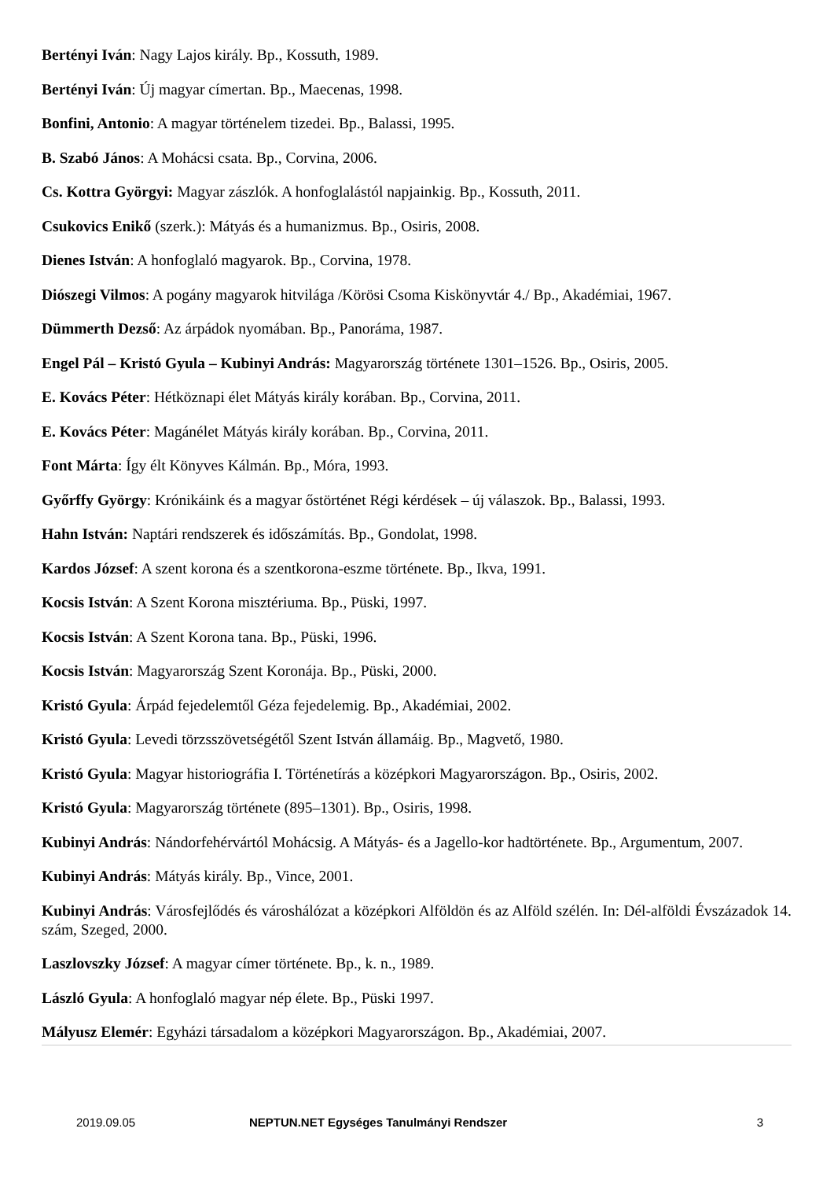Bertényi Iván: Nagy Lajos király. Bp., Kossuth, 1989.
Bertényi Iván: Új magyar címertan. Bp., Maecenas, 1998.
Bonfini, Antonio: A magyar történelem tizedei. Bp., Balassi, 1995.
B. Szabó János: A Mohácsi csata. Bp., Corvina, 2006.
Cs. Kottra Györgyi: Magyar zászlók. A honfoglalástól napjainkig. Bp., Kossuth, 2011.
Csukovics Enikő (szerk.): Mátyás és a humanizmus. Bp., Osiris, 2008.
Dienes István: A honfoglaló magyarok. Bp., Corvina, 1978.
Diószegi Vilmos: A pogány magyarok hitvilága /Körösi Csoma Kiskönyvtár 4./ Bp., Akadémiai, 1967.
Dümmerth Dezső: Az árpádok nyomában. Bp., Panoráma, 1987.
Engel Pál – Kristó Gyula – Kubinyi András: Magyarország története 1301–1526. Bp., Osiris, 2005.
E. Kovács Péter: Hétköznapi élet Mátyás király korában. Bp., Corvina, 2011.
E. Kovács Péter: Magánélet Mátyás király korában. Bp., Corvina, 2011.
Font Márta: Így élt Könyves Kálmán. Bp., Móra, 1993.
Győrffy György: Krónikáink és a magyar őstörténet Régi kérdések – új válaszok. Bp., Balassi, 1993.
Hahn István: Naptári rendszerek és időszámítás. Bp., Gondolat, 1998.
Kardos József: A szent korona és a szentkorona-eszme története. Bp., Ikva, 1991.
Kocsis István: A Szent Korona misztériuma. Bp., Püski, 1997.
Kocsis István: A Szent Korona tana. Bp., Püski, 1996.
Kocsis István: Magyarország Szent Koronája. Bp., Püski, 2000.
Kristó Gyula: Árpád fejedelemtől Géza fejedelemig. Bp., Akadémiai, 2002.
Kristó Gyula: Levedi törzsszövetségétől Szent István államáig. Bp., Magvető, 1980.
Kristó Gyula: Magyar historiográfia I. Történetírás a középkori Magyarországon. Bp., Osiris, 2002.
Kristó Gyula: Magyarország története (895–1301). Bp., Osiris, 1998.
Kubinyi András: Nándorfehérvártól Mohácsig. A Mátyás- és a Jagello-kor hadtörténete. Bp., Argumentum, 2007.
Kubinyi András: Mátyás király. Bp., Vince, 2001.
Kubinyi András: Városfejlődés és városhálózat a középkori Alföldön és az Alföld szélén. In: Dél-alföldi Évszázadok 14. szám, Szeged, 2000.
Laszlovszky József: A magyar címer története. Bp., k. n., 1989.
László Gyula: A honfoglaló magyar nép élete. Bp., Püski 1997.
Mályusz Elemér: Egyházi társadalom a középkori Magyarországon. Bp., Akadémiai, 2007.
2019.09.05 NEPTUN.NET Egységes Tanulmányi Rendszer 3